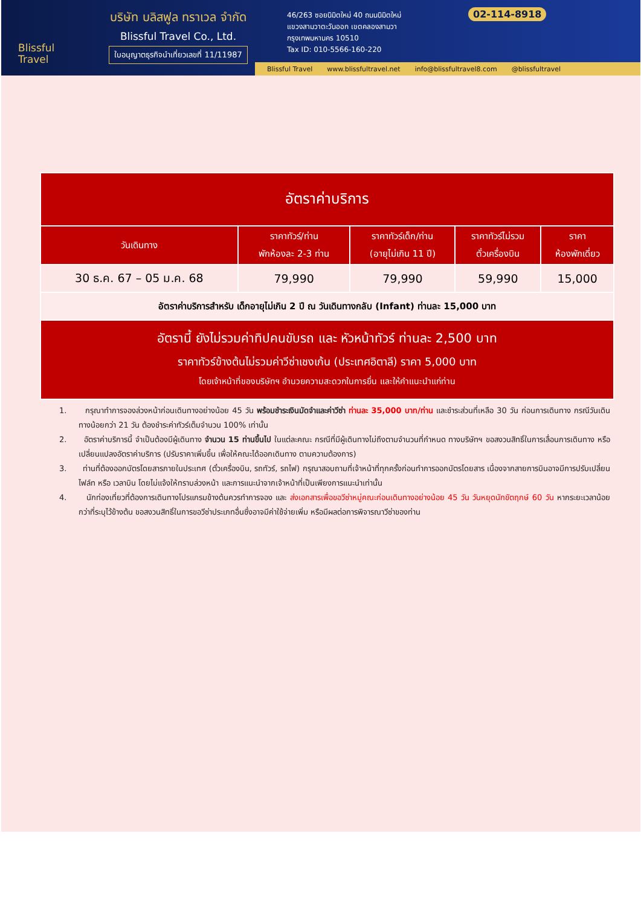Blissful
Travel
บริษัท บลิสฟูล ทราเวล จำกัด
Blissful Travel Co., Ltd.
ใบอนุญาตธุรกิจนำเที่ยวเลขที่ 11/11987
46/263 ซอยนิมิตใหม่ 40 ถนนนิมิตใหม่
แขวงสามวาตะวันออก เขตคลองสามวา
กรุงเทพมหานคร 10510
Tax ID: 010-5566-160-220
02-114-8918
Blissful Travel www.blissfultravel.net info@blissfultravel8.com @blissfultravel
| อัตราค่าบริการ | | | | |
| วันเดินทาง | ราคาทัวร์/ท่าน พักห้องละ 2-3 ท่าน | ราคาทัวร์เด็ก/ท่าน (อายุไม่เกิน 11 ปี) | ราคาทัวร์ไม่รวม ตั๋วเครื่องบิน | ราคา ห้องพักเดี่ยว |
| 30 ธ.ค. 67 – 05 ม.ค. 68 | 79,990 | 79,990 | 59,990 | 15,000 |
| อัตราค่าบริการสำหรับ เด็กอายุไม่เกิน 2 ปี ณ วันเดินทางกลับ (Infant) ท่านละ 15,000 บาท | | | | |
| อัตรานี้ ยังไม่รวมค่าทิปคนขับรถ และ หัวหน้าทัวร์ ท่านละ 2,500 บาท ราคาทัวร์ข้างต้นไม่รวมค่าวีซ่าเชงเก้น (ประเทศอิตาลี) ราคา 5,000 บาท โดยเจ้าหน้าที่ของบริษัทฯ อำนวยความสะดวกในการยื่น และให้คำแนะนำแก่ท่าน | | | | |
1. กรุณาทำการจองล่วงหน้าก่อนเดินทางอย่างน้อย 45 วัน พร้อมชำระเงินมัดจำและค่าวีซ่า ท่านละ 35,000 บาท/ท่าน และชำระส่วนที่เหลือ 30 วัน ก่อนการเดินทาง กรณีวันเดินทางน้อยกว่า 21 วัน ต้องชำระค่าทัวร์เต็มจำนวน 100% เท่านั้น
2. อัตราค่าบริการนี้ จำเป็นต้องมีผู้เดินทาง จำนวน 15 ท่านขึ้นไป ในแต่ละคณะ กรณีที่มีผู้เดินทางไม่ถึงตามจำนวนที่กำหนด ทางบริษัทฯ ขอสงวนสิทธิ์ในการเลื่อนการเดินทาง หรือเปลี่ยนแปลงอัตราค่าบริการ (ปรับราคาเพิ่มขึ้น เพื่อให้คณะได้ออกเดินทาง ตามความต้องการ)
3. ท่านที่ต้องออกบัตรโดยสารภายในประเทศ (ตั๋วเครื่องบิน, รถทัวร์, รถไฟ) กรุณาสอบถามที่เจ้าหน้าที่ทุกครั้งก่อนทำการออกบัตรโดยสาร เนื่องจากสายการบินอาจมีการปรับเปลี่ยนไฟล์ท หรือ เวลาบิน โดยไม่แจ้งให้ทราบล่วงหน้า และการแนะนำจากเจ้าหน้าที่เป็นเพียงการแนะนำเท่านั้น
4. นักท่องเที่ยวที่ต้องการเดินทางโปรแกรมข้างต้นควรทำการจอง และ ส่งเอกสารเพื่อขอวีซ่าหมู่คณะก่อนเดินทางอย่างน้อย 45 วัน วันหยุดนักขัตฤกษ์ 60 วัน หากระยะเวลาน้อยกว่าที่ระบุไว้ข้างต้น ขอสงวนสิทธิ์ในการขอวีซ่าประเภทอื่นซึ่งอาจมีค่าใช้จ่ายเพิ่ม หรือมีผลต่อการพิจารณาวีซ่าของท่าน